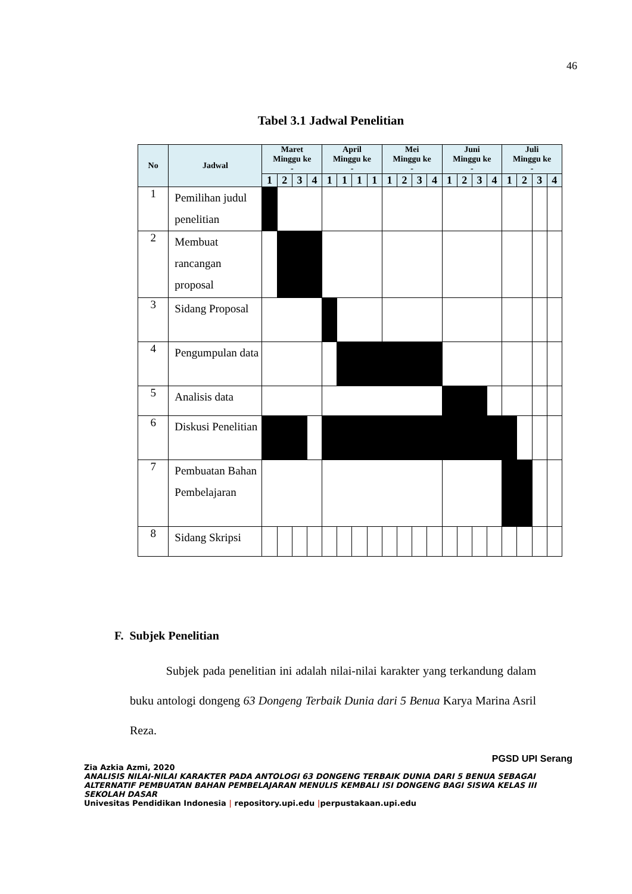46
Tabel 3.1 Jadwal Penelitian
| No | Jadwal | Maret Minggu ke - | | | | April Minggu ke - | | | | Mei Minggu ke - | | | | Juni Minggu ke - | | | | Juli Minggu ke - | | | |
| --- | --- | --- | --- | --- | --- | --- | --- | --- | --- | --- | --- | --- | --- | --- | --- | --- | --- | --- | --- | --- | --- |
| | | 1 | 2 | 3 | 4 | 1 | 1 | 1 | 1 | 1 | 2 | 3 | 4 | 1 | 2 | 3 | 4 | 1 | 2 | 3 | 4 |
| 1 | Pemilihan judul penelitian | | | | | | | | | | | | | | | | | | | | |
| 2 | Membuat rancangan proposal | | | | | | | | | | | | | | | | | | | | |
| 3 | Sidang Proposal | | | | | | | | | | | | | | | | | | | | |
| 4 | Pengumpulan data | | | | | | | | | | | | | | | | | | | | |
| 5 | Analisis data | | | | | | | | | | | | | | | | | | | | |
| 6 | Diskusi Penelitian | | | | | | | | | | | | | | | | | | | | |
| 7 | Pembuatan Bahan Pembelajaran | | | | | | | | | | | | | | | | | | | | |
| 8 | Sidang Skripsi | | | | | | | | | | | | | | | | | | | | |
F. Subjek Penelitian
Subjek pada penelitian ini adalah nilai-nilai karakter yang terkandung dalam buku antologi dongeng 63 Dongeng Terbaik Dunia dari 5 Benua Karya Marina Asril Reza.
PGSD UPI Serang
Zia Azkia Azmi, 2020
ANALISIS NILAI-NILAI KARAKTER PADA ANTOLOGI 63 DONGENG TERBAIK DUNIA DARI 5 BENUA SEBAGAI ALTERNATIF PEMBUATAN BAHAN PEMBELAJARAN MENULIS KEMBALI ISI DONGENG BAGI SISWA KELAS III SEKOLAH DASAR
Univesitas Pendidikan Indonesia | repository.upi.edu |perpustakaan.upi.edu